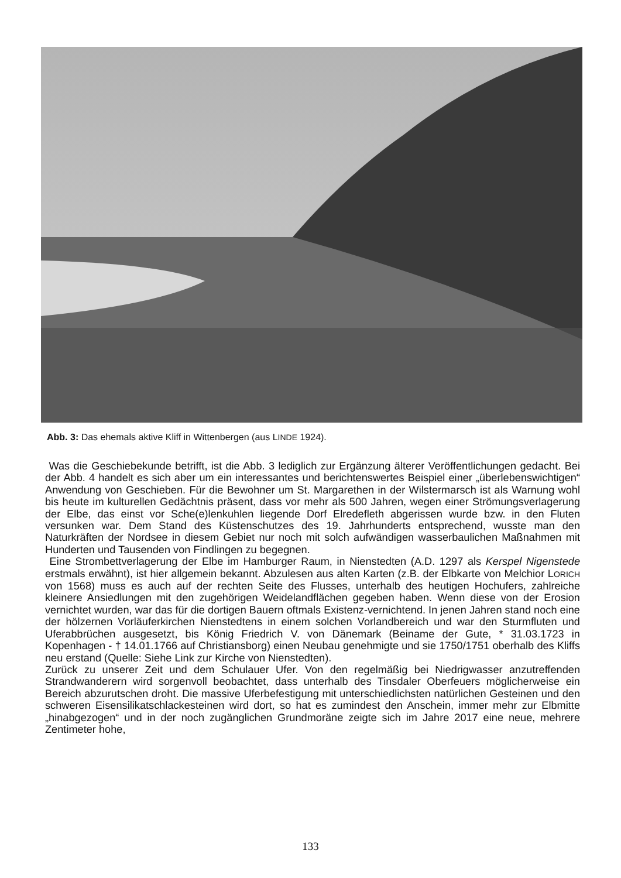Abb. 3: Das ehemals aktive Kliff in Wittenbergen (aus LINDE 1924).
Was die Geschiebekunde betrifft, ist die Abb. 3 lediglich zur Ergänzung älterer Veröffentlichungen gedacht. Bei der Abb. 4 handelt es sich aber um ein interessantes und berichtenswertes Beispiel einer „überlebenswichtigen“ Anwendung von Geschieben. Für die Bewohner um St. Margarethen in der Wilstermarsch ist als Warnung wohl bis heute im kulturellen Gedächtnis präsent, dass vor mehr als 500 Jahren, wegen einer Strömungsverlagerung der Elbe, das einst vor Sche(e)lenkuhlen liegende Dorf Elredefleth abgerissen wurde bzw. in den Fluten versunken war. Dem Stand des Küstenschutzes des 19. Jahrhunderts entsprechend, wusste man den Naturkräften der Nordsee in diesem Gebiet nur noch mit solch aufwändigen wasserbaulichen Maßnahmen mit Hunderten und Tausenden von Findlingen zu begegnen.
Eine Strombettverlagerung der Elbe im Hamburger Raum, in Nienstedten (A.D. 1297 als Kerspel Nigenstede erstmals erwähnt), ist hier allgemein bekannt. Abzulesen aus alten Karten (z.B. der Elbkarte von Melchior LORICH von 1568) muss es auch auf der rechten Seite des Flusses, unterhalb des heutigen Hochufers, zahlreiche kleinere Ansiedlungen mit den zugehörigen Weidelandflächen gegeben haben. Wenn diese von der Erosion vernichtet wurden, war das für die dortigen Bauern oftmals Existenz-vernichtend. In jenen Jahren stand noch eine der hölzernen Vorläuferkirchen Nienstedtens in einem solchen Vorlandbereich und war den Sturmfluten und Uferabbrüchen ausgesetzt, bis König Friedrich V. von Dänemark (Beiname der Gute, * 31.03.1723 in Kopenhagen - † 14.01.1766 auf Christiansborg) einen Neubau genehmigte und sie 1750/1751 oberhalb des Kliffs neu erstand (Quelle: Siehe Link zur Kirche von Nienstedten).
Zurück zu unserer Zeit und dem Schulauer Ufer. Von den regelmäßig bei Niedrigwasser anzutreffenden Strandwanderern wird sorgenvoll beobachtet, dass unterhalb des Tinsdaler Oberfeuers möglicherweise ein Bereich abzurutschen droht. Die massive Uferbefestigung mit unterschiedlichsten natürlichen Gesteinen und den schweren Eisensilikatschlackesteinen wird dort, so hat es zumindest den Anschein, immer mehr zur Elbmitte „hinabgezogen“ und in der noch zugänglichen Grundmoräne zeigte sich im Jahre 2017 eine neue, mehrere Zentimeter hohe,
133